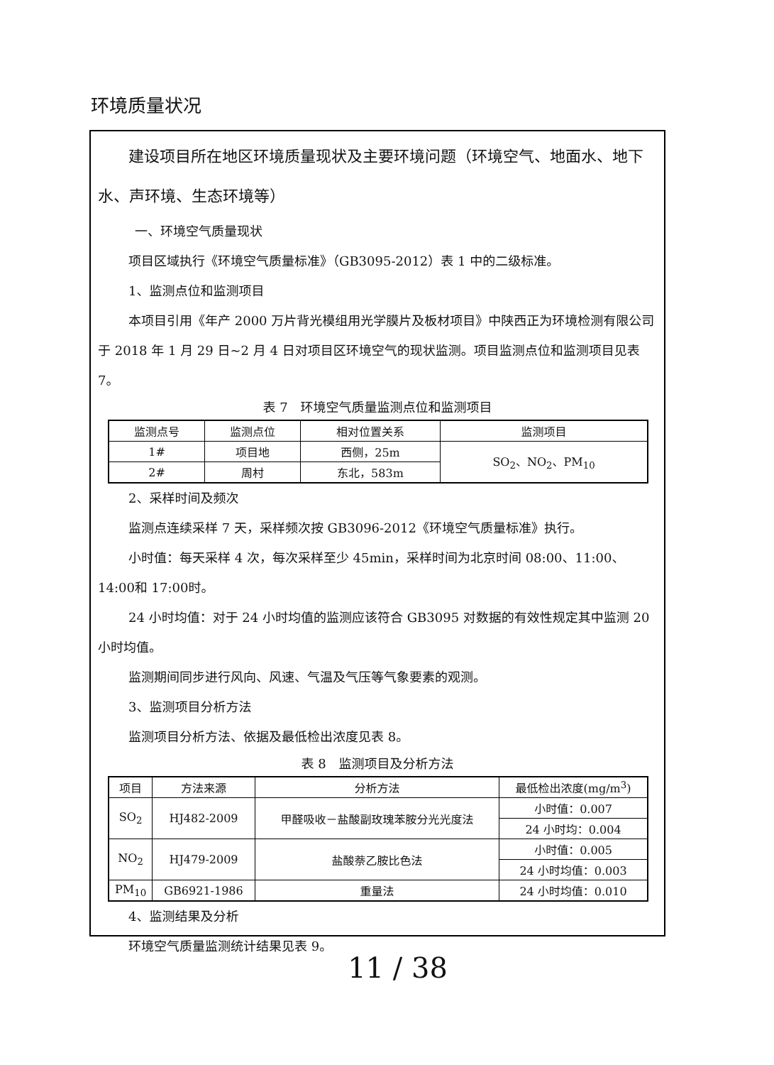环境质量状况
建设项目所在地区环境质量现状及主要环境问题（环境空气、地面水、地下水、声环境、生态环境等）
一、环境空气质量现状
项目区域执行《环境空气质量标准》（GB3095-2012）表 1 中的二级标准。
1、监测点位和监测项目
本项目引用《年产 2000 万片背光模组用光学膜片及板材项目》中陕西正为环境检测有限公司于 2018 年 1 月 29 日~2 月 4 日对项目区环境空气的现状监测。项目监测点位和监测项目见表 7。
表 7　环境空气质量监测点位和监测项目
| 监测点号 | 监测点位 | 相对位置关系 | 监测项目 |
| --- | --- | --- | --- |
| 1# | 项目地 | 西侧，25m | SO<sub>2</sub>、NO<sub>2</sub>、PM<sub>10</sub> |
| 2# | 周村 | 东北，583m | |
2、采样时间及频次
监测点连续采样 7 天，采样频次按 GB3096-2012《环境空气质量标准》执行。
小时值：每天采样 4 次，每次采样至少 45min，采样时间为北京时间 08:00、11:00、14:00和 17:00时。
24 小时均值：对于 24 小时均值的监测应该符合 GB3095 对数据的有效性规定其中监测 20 小时均值。
监测期间同步进行风向、风速、气温及气压等气象要素的观测。
3、监测项目分析方法
监测项目分析方法、依据及最低检出浓度见表 8。
表 8　监测项目及分析方法
| 项目 | 方法来源 | 分析方法 | 最低检出浓度(mg/m<sup>3</sup>) |
| --- | --- | --- | --- |
| SO<sub>2</sub> | HJ482-2009 | 甲醛吸收－盐酸副玫瑰苯胺分光光度法 | 小时值：0.007 |
| | | | 24 小时均：0.004 |
| NO<sub>2</sub> | HJ479-2009 | 盐酸萘乙胺比色法 | 小时值：0.005 |
| | | | 24 小时均值：0.003 |
| PM<sub>10</sub> | GB6921-1986 | 重量法 | 24 小时均值：0.010 |
4、监测结果及分析
环境空气质量监测统计结果见表 9。
11 / 38